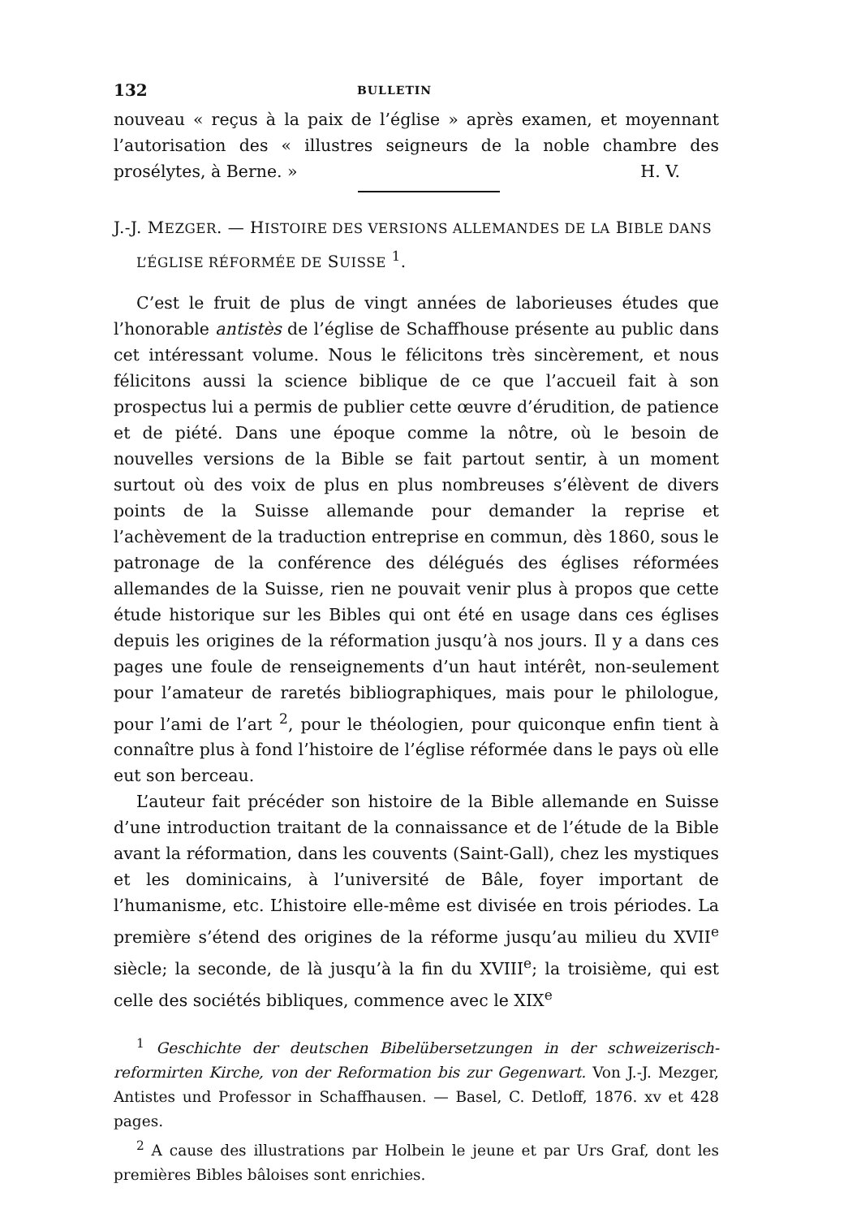132 BULLETIN
nouveau « reçus à la paix de l’église » après examen, et moyennant l’autorisation des « illustres seigneurs de la noble chambre des prosélytes, à Berne. » H. V.
J.-J. MEZGER. — HISTOIRE DES VERSIONS ALLEMANDES DE LA BIBLE DANS L’ÉGLISE RÉFORMÉE DE SUISSE <sup>1</sup>.
C’est le fruit de plus de vingt années de laborieuses études que l’honorable antistès de l’église de Schaffhouse présente au public dans cet intéressant volume. Nous le félicitons très sincèrement, et nous félicitons aussi la science biblique de ce que l’accueil fait à son prospectus lui a permis de publier cette œuvre d’érudition, de patience et de piété. Dans une époque comme la nôtre, où le besoin de nouvelles versions de la Bible se fait partout sentir, à un moment surtout où des voix de plus en plus nombreuses s’élèvent de divers points de la Suisse allemande pour demander la reprise et l’achèvement de la traduction entreprise en commun, dès 1860, sous le patronage de la conférence des délégués des églises réformées allemandes de la Suisse, rien ne pouvait venir plus à propos que cette étude historique sur les Bibles qui ont été en usage dans ces églises depuis les origines de la réformation jusqu’à nos jours. Il y a dans ces pages une foule de renseignements d’un haut intérêt, non-seulement pour l’amateur de raretés bibliographiques, mais pour le philologue, pour l’ami de l’art <sup>2</sup>, pour le théologien, pour quiconque enfin tient à connaître plus à fond l’histoire de l’église réformée dans le pays où elle eut son berceau.
L’auteur fait précéder son histoire de la Bible allemande en Suisse d’une introduction traitant de la connaissance et de l’étude de la Bible avant la réformation, dans les couvents (Saint-Gall), chez les mystiques et les dominicains, à l’université de Bâle, foyer important de l’humanisme, etc. L’histoire elle-même est divisée en trois périodes. La première s’étend des origines de la réforme jusqu’au milieu du XVII<sup>e</sup> siècle; la seconde, de là jusqu’à la fin du XVIII<sup>e</sup>; la troisième, qui est celle des sociétés bibliques, commence avec le XIX<sup>e</sup>
<sup>1</sup> Geschichte der deutschen Bibelübersetzungen in der schweizerisch-reformirten Kirche, von der Reformation bis zur Gegenwart. Von J.-J. Mezger, Antistes und Professor in Schaffhausen. — Basel, C. Detloff, 1876. xv et 428 pages.
<sup>2</sup> A cause des illustrations par Holbein le jeune et par Urs Graf, dont les premières Bibles bâloises sont enrichies.